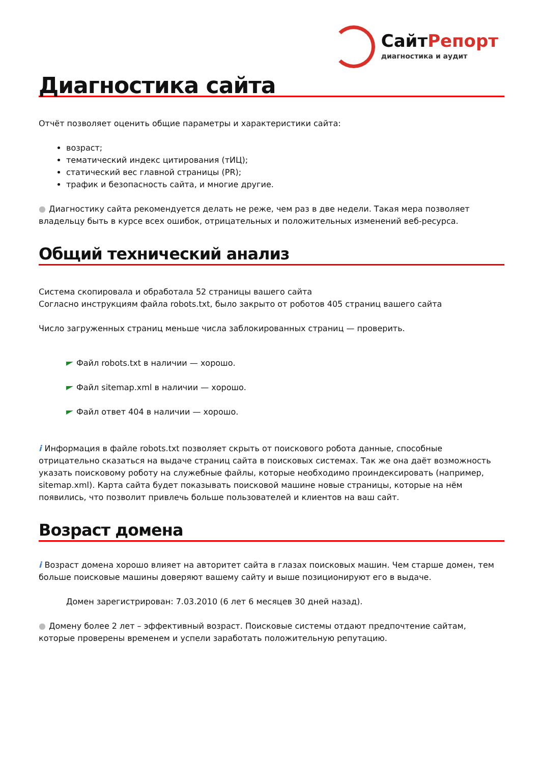СайтРепорт
диагностика и аудит
Диагностика сайта
Отчёт позволяет оценить общие параметры и характеристики сайта:
возраст;
тематический индекс цитирования (тИЦ);
статический вес главной страницы (PR);
трафик и безопасность сайта, и многие другие.
● Диагностику сайта рекомендуется делать не реже, чем раз в две недели. Такая мера позволяет владельцу быть в курсе всех ошибок, отрицательных и положительных изменений веб-ресурса.
Общий технический анализ
Система скопировала и обработала 52 страницы вашего сайта
Согласно инструкциям файла robots.txt, было закрыто от роботов 405 страниц вашего сайта
Число загруженных страниц меньше числа заблокированных страниц — проверить.
Файл robots.txt в наличии — хорошо.
Файл sitemap.xml в наличии — хорошо.
Файл ответ 404 в наличии — хорошо.
i Информация в файле robots.txt позволяет скрыть от поискового робота данные, способные отрицательно сказаться на выдаче страниц сайта в поисковых системах. Так же она даёт возможность указать поисковому роботу на служебные файлы, которые необходимо проиндексировать (например, sitemap.xml). Карта сайта будет показывать поисковой машине новые страницы, которые на нём появились, что позволит привлечь больше пользователей и клиентов на ваш сайт.
Возраст домена
i Возраст домена хорошо влияет на авторитет сайта в глазах поисковых машин. Чем старше домен, тем больше поисковые машины доверяют вашему сайту и выше позиционируют его в выдаче.
Домен зарегистрирован: 7.03.2010 (6 лет 6 месяцев 30 дней назад).
● Домену более 2 лет – эффективный возраст. Поисковые системы отдают предпочтение сайтам, которые проверены временем и успели заработать положительную репутацию.